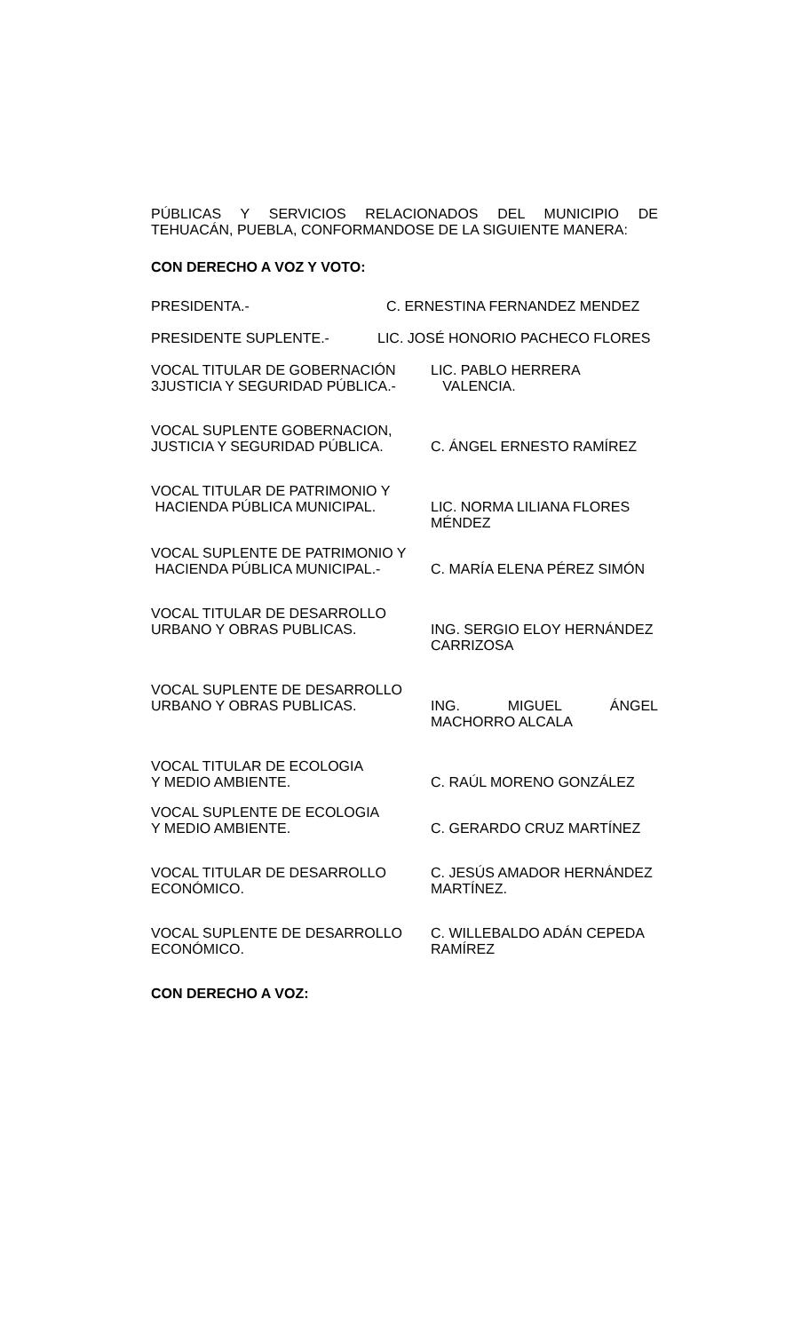PÚBLICAS Y SERVICIOS RELACIONADOS DEL MUNICIPIO DE
TEHUACÁN, PUEBLA, CONFORMANDOSE DE LA SIGUIENTE MANERA:
CON DERECHO A VOZ Y VOTO:
PRESIDENTA.- C. ERNESTINA FERNANDEZ MENDEZ
PRESIDENTE SUPLENTE.- LIC. JOSÉ HONORIO PACHECO FLORES
VOCAL TITULAR DE GOBERNACIÓN
3JUSTICIA Y SEGURIDAD PÚBLICA.-
LIC. PABLO HERRERA
VALENCIA.
VOCAL SUPLENTE GOBERNACION,
JUSTICIA Y SEGURIDAD PÚBLICA.
C. ÁNGEL ERNESTO RAMÍREZ
VOCAL TITULAR DE PATRIMONIO Y
HACIENDA PÚBLICA MUNICIPAL.
LIC. NORMA LILIANA FLORES
MÉNDEZ
VOCAL SUPLENTE DE PATRIMONIO Y
HACIENDA PÚBLICA MUNICIPAL.-
C. MARÍA ELENA PÉREZ SIMÓN
VOCAL TITULAR DE DESARROLLO
URBANO Y OBRAS PUBLICAS.
ING. SERGIO ELOY HERNÁNDEZ
CARRIZOSA
VOCAL SUPLENTE DE DESARROLLO
URBANO Y OBRAS PUBLICAS.
ING. MIGUEL ÁNGEL
MACHORRO ALCALA
VOCAL TITULAR DE ECOLOGIA
Y MEDIO AMBIENTE.
C. RAÚL MORENO GONZÁLEZ
VOCAL SUPLENTE DE ECOLOGIA
Y MEDIO AMBIENTE.
C. GERARDO CRUZ MARTÍNEZ
VOCAL TITULAR DE DESARROLLO
ECONÓMICO.
C. JESÚS AMADOR HERNÁNDEZ
MARTÍNEZ.
VOCAL SUPLENTE DE DESARROLLO
ECONÓMICO.
C. WILLEBALDO ADÁN CEPEDA
RAMÍREZ
CON DERECHO A VOZ: